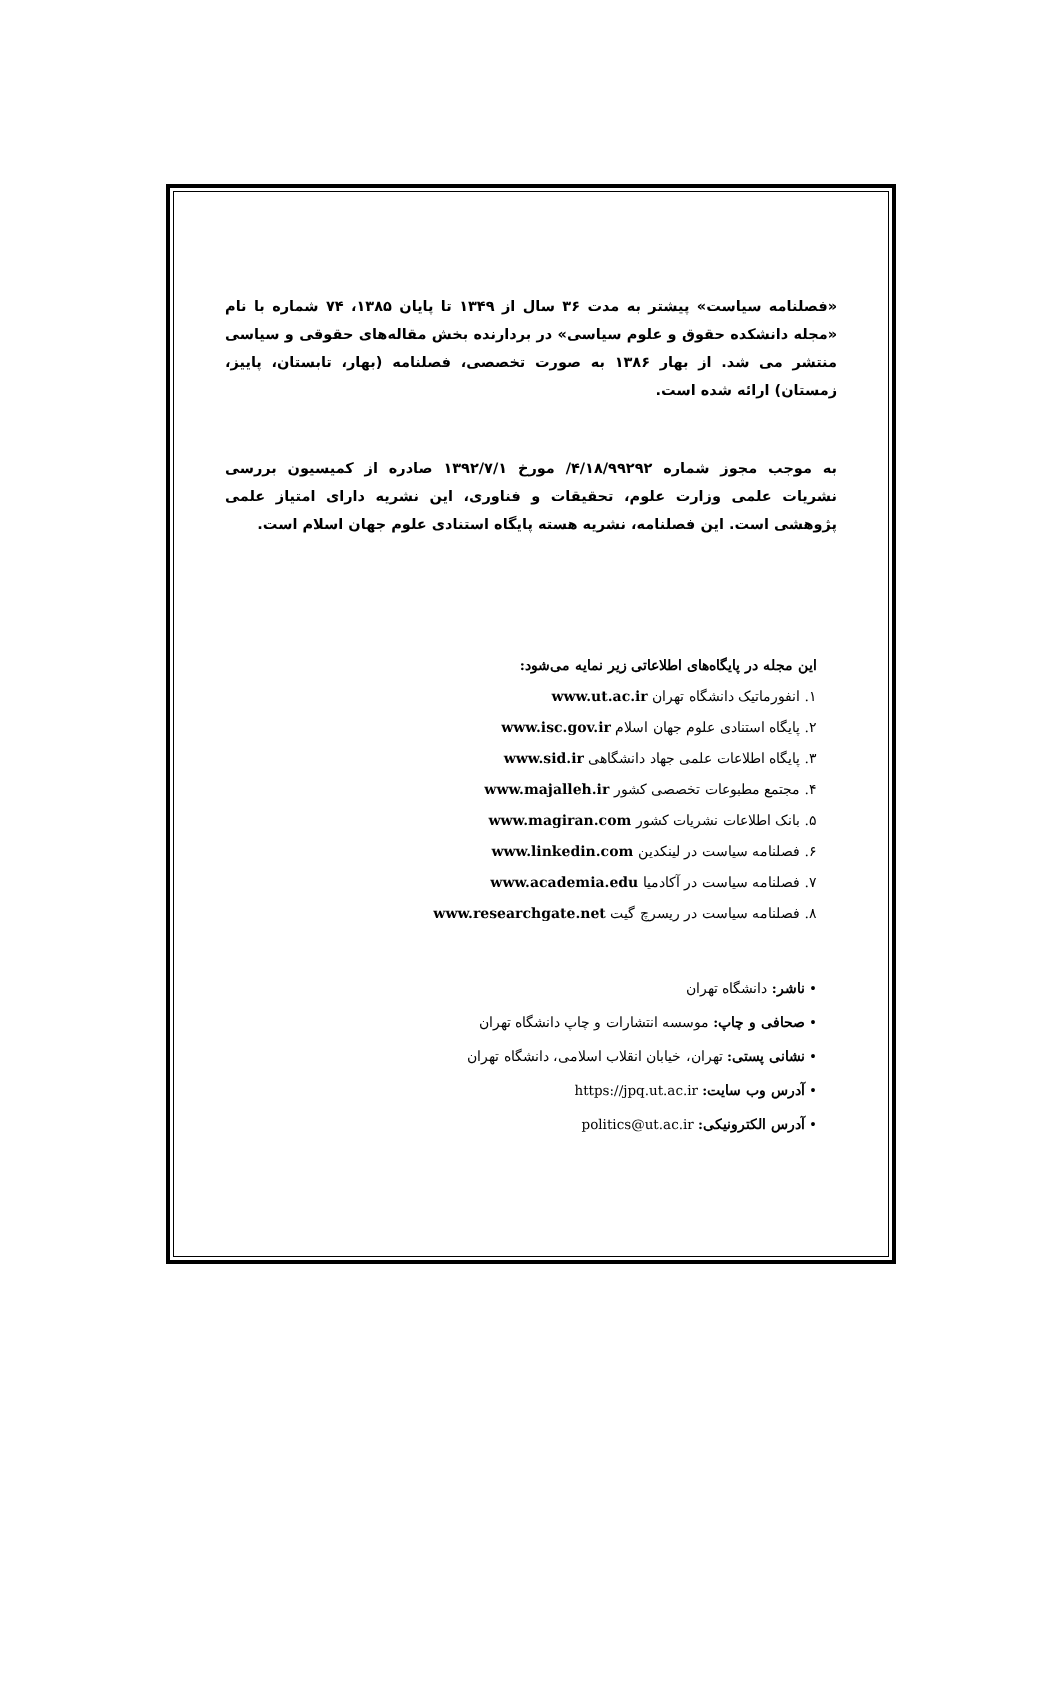«فصلنامه سیاست» پیشتر به مدت ۳۶ سال از ۱۳۴۹ تا پایان ۱۳۸۵، ۷۴ شماره با نام «مجله دانشکده حقوق و علوم سیاسی» در بردارنده بخش مقاله‌های حقوقی و سیاسی منتشر می شد. از بهار ۱۳۸۶ به صورت تخصصی، فصلنامه (بهار، تابستان، پاییز، زمستان) ارائه شده است.
به موجب مجوز شماره ۴/۱۸/۹۹۲۹۲/ مورخ ۱۳۹۲/۷/۱ صادره از کمیسیون بررسی نشریات علمی وزارت علوم، تحقیقات و فناوری، این نشریه دارای امتیاز علمی پژوهشی است. این فصلنامه، نشریه هسته پایگاه استنادی علوم جهان اسلام است.
این مجله در پایگاه‌های اطلاعاتی زیر نمایه می‌شود:
۱. انفورماتیک دانشگاه تهران www.ut.ac.ir
۲. پایگاه استنادی علوم جهان اسلام www.isc.gov.ir
۳. پایگاه اطلاعات علمی جهاد دانشگاهی www.sid.ir
۴. مجتمع مطبوعات تخصصی کشور www.majalleh.ir
۵. بانک اطلاعات نشریات کشور www.magiran.com
۶. فصلنامه سیاست در لینکدین www.linkedin.com
۷. فصلنامه سیاست در آکادمیا www.academia.edu
۸. فصلنامه سیاست در ریسرچ گیت www.researchgate.net
• ناشر: دانشگاه تهران
• صحافی و چاپ: موسسه انتشارات و چاپ دانشگاه تهران
• نشانی پستی: تهران، خیابان انقلاب اسلامی، دانشگاه تهران
• آدرس وب سایت: https://jpq.ut.ac.ir
• آدرس الکترونیکی: politics@ut.ac.ir